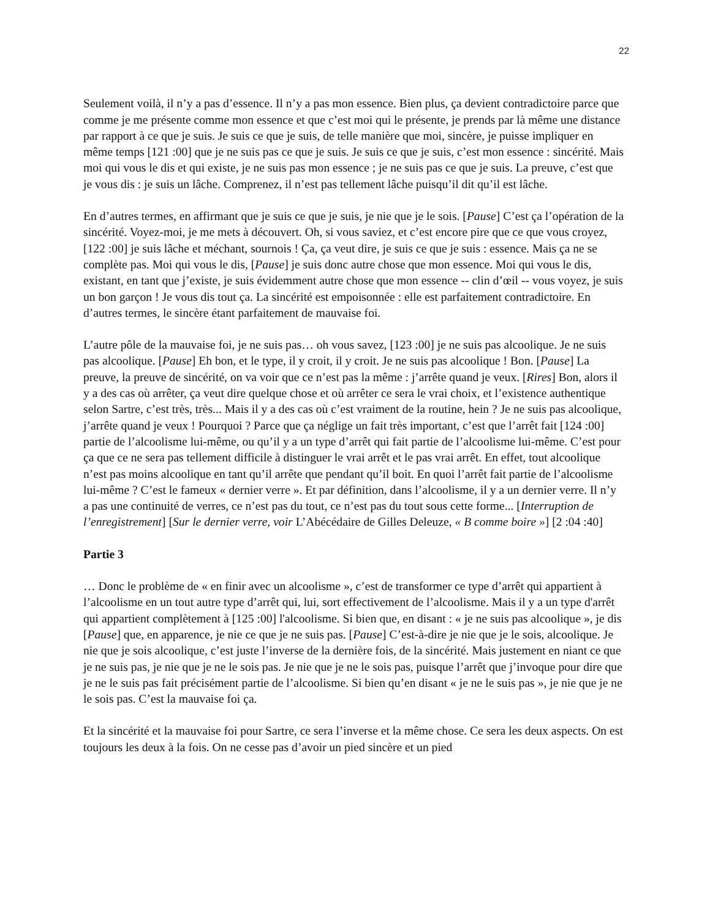22
Seulement voilà, il n’y a pas d’essence. Il n’y a pas mon essence. Bien plus, ça devient contradictoire parce que comme je me présente comme mon essence et que c’est moi qui le présente, je prends par là même une distance par rapport à ce que je suis. Je suis ce que je suis, de telle manière que moi, sincère, je puisse impliquer en même temps [121 :00] que je ne suis pas ce que je suis. Je suis ce que je suis, c’est mon essence : sincérité. Mais moi qui vous le dis et qui existe, je ne suis pas mon essence ; je ne suis pas ce que je suis. La preuve, c’est que je vous dis : je suis un lâche. Comprenez, il n’est pas tellement lâche puisqu’il dit qu’il est lâche.
En d’autres termes, en affirmant que je suis ce que je suis, je nie que je le sois. [Pause] C’est ça l’opération de la sincérité. Voyez-moi, je me mets à découvert. Oh, si vous saviez, et c’est encore pire que ce que vous croyez, [122 :00] je suis lâche et méchant, sournois ! Ça, ça veut dire, je suis ce que je suis : essence. Mais ça ne se complète pas. Moi qui vous le dis, [Pause] je suis donc autre chose que mon essence. Moi qui vous le dis, existant, en tant que j’existe, je suis évidemment autre chose que mon essence -- clin d’œil -- vous voyez, je suis un bon garçon ! Je vous dis tout ça. La sincérité est empoisonnée : elle est parfaitement contradictoire. En d’autres termes, le sincère étant parfaitement de mauvaise foi.
L’autre pôle de la mauvaise foi, je ne suis pas… oh vous savez, [123 :00] je ne suis pas alcoolique. Je ne suis pas alcoolique. [Pause] Eh bon, et le type, il y croit, il y croit. Je ne suis pas alcoolique ! Bon. [Pause] La preuve, la preuve de sincérité, on va voir que ce n’est pas la même : j’arrête quand je veux. [Rires] Bon, alors il y a des cas où arrêter, ça veut dire quelque chose et où arrêter ce sera le vrai choix, et l’existence authentique selon Sartre, c’est très, très... Mais il y a des cas où c’est vraiment de la routine, hein ? Je ne suis pas alcoolique, j’arrête quand je veux ! Pourquoi ? Parce que ça néglige un fait très important, c’est que l’arrêt fait [124 :00] partie de l’alcoolisme lui-même, ou qu’il y a un type d’arrêt qui fait partie de l’alcoolisme lui-même. C’est pour ça que ce ne sera pas tellement difficile à distinguer le vrai arrêt et le pas vrai arrêt. En effet, tout alcoolique n’est pas moins alcoolique en tant qu’il arrête que pendant qu’il boit. En quoi l’arrêt fait partie de l’alcoolisme lui-même ? C’est le fameux « dernier verre ». Et par définition, dans l’alcoolisme, il y a un dernier verre. Il n’y a pas une continuité de verres, ce n’est pas du tout, ce n’est pas du tout sous cette forme... [Interruption de l’enregistrement] [Sur le dernier verre, voir L’Abécédaire de Gilles Deleuze, « B comme boire »] [2 :04 :40]
Partie 3
… Donc le problème de « en finir avec un alcoolisme », c’est de transformer ce type d’arrêt qui appartient à l’alcoolisme en un tout autre type d’arrêt qui, lui, sort effectivement de l’alcoolisme. Mais il y a un type d'arrêt qui appartient complètement à [125 :00] l'alcoolisme. Si bien que, en disant : « je ne suis pas alcoolique », je dis [Pause] que, en apparence, je nie ce que je ne suis pas. [Pause] C’est-à-dire je nie que je le sois, alcoolique. Je nie que je sois alcoolique, c’est juste l’inverse de la dernière fois, de la sincérité. Mais justement en niant ce que je ne suis pas, je nie que je ne le sois pas. Je nie que je ne le sois pas, puisque l’arrêt que j’invoque pour dire que je ne le suis pas fait précisément partie de l’alcoolisme. Si bien qu’en disant « je ne le suis pas », je nie que je ne le sois pas. C’est la mauvaise foi ça.
Et la sincérité et la mauvaise foi pour Sartre, ce sera l’inverse et la même chose. Ce sera les deux aspects. On est toujours les deux à la fois. On ne cesse pas d’avoir un pied sincère et un pied